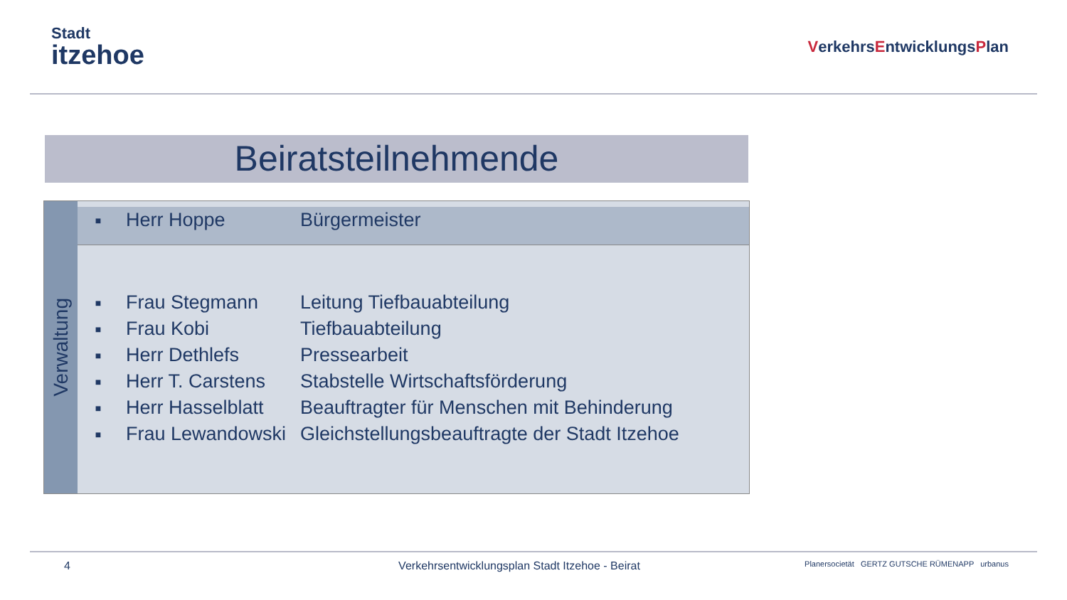Stadt
itzehoe
VerkehrsEntwicklungsPlan
Beiratsteilnehmende
Verwaltung
| ■ | Herr Hoppe | Bürgermeister |
| ■ | Frau Stegmann | Leitung Tiefbauabteilung |
| ■ | Frau Kobi | Tiefbauabteilung |
| ■ | Herr Dethlefs | Pressearbeit |
| ■ | Herr T. Carstens | Stabstelle Wirtschaftsförderung |
| ■ | Herr Hasselblatt | Beauftragter für Menschen mit Behinderung |
| ■ | Frau Lewandowski | Gleichstellungsbeauftragte der Stadt Itzehoe |
4 Verkehrsentwicklungsplan Stadt Itzehoe - Beirat Planersocietät GERTZ GUTSCHE RÜMENAPP urbanus